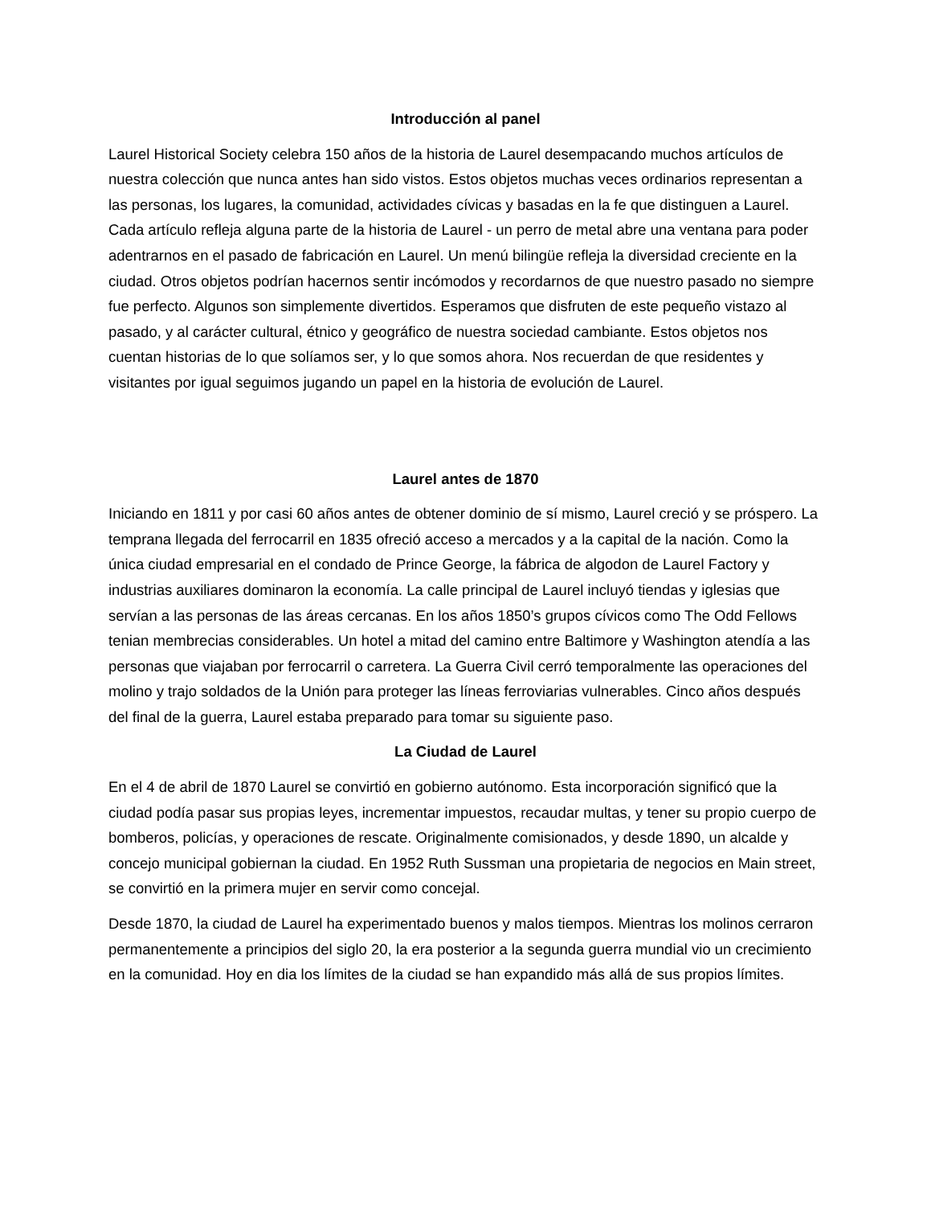Introducción al panel
Laurel Historical Society celebra 150 años de la historia de Laurel desempacando muchos artículos de nuestra colección que nunca antes han sido vistos. Estos objetos muchas veces ordinarios representan a las personas, los lugares, la comunidad, actividades cívicas y basadas en la fe que distinguen a Laurel. Cada artículo refleja alguna parte de la historia de Laurel - un perro de metal abre una ventana para poder adentrarnos en el pasado de fabricación en Laurel. Un menú bilingüe refleja la diversidad creciente en la ciudad. Otros objetos podrían hacernos sentir incómodos y recordarnos de que nuestro pasado no siempre fue perfecto. Algunos son simplemente divertidos. Esperamos que disfruten de este pequeño vistazo al pasado, y al carácter cultural, étnico y geográfico de nuestra sociedad cambiante. Estos objetos nos cuentan historias de lo que solíamos ser, y lo que somos ahora. Nos recuerdan de que residentes y visitantes por igual seguimos jugando un papel en la historia de evolución de Laurel.
Laurel antes de 1870
Iniciando en 1811 y por casi 60 años antes de obtener dominio de sí mismo, Laurel creció y se próspero. La temprana llegada del ferrocarril en 1835 ofreció acceso a mercados y a la capital de la nación. Como la única ciudad empresarial en el condado de Prince George, la fábrica de algodon de Laurel Factory y industrias auxiliares dominaron la economía. La calle principal de Laurel incluyó tiendas y iglesias que servían a las personas de las áreas cercanas. En los años 1850’s grupos cívicos como The Odd Fellows tenian membrecias considerables. Un hotel a mitad del camino entre Baltimore y Washington atendía a las personas que viajaban por ferrocarril o carretera. La Guerra Civil cerró temporalmente las operaciones del molino y trajo soldados de la Unión para proteger las líneas ferroviarias vulnerables. Cinco años después del final de la guerra, Laurel estaba preparado para tomar su siguiente paso.
La Ciudad de Laurel
En el 4 de abril de 1870 Laurel se convirtió en gobierno autónomo. Esta incorporación significó que la ciudad podía pasar sus propias leyes, incrementar impuestos, recaudar multas, y tener su propio cuerpo de bomberos, policías, y operaciones de rescate. Originalmente comisionados, y desde 1890, un alcalde y concejo municipal gobiernan la ciudad. En 1952 Ruth Sussman una propietaria de negocios en Main street, se convirtió en la primera mujer en servir como concejal.
Desde 1870, la ciudad de Laurel ha experimentado buenos y malos tiempos. Mientras los molinos cerraron permanentemente a principios del siglo 20, la era posterior a la segunda guerra mundial vio un crecimiento en la comunidad. Hoy en dia los límites de la ciudad se han expandido más allá de sus propios límites.